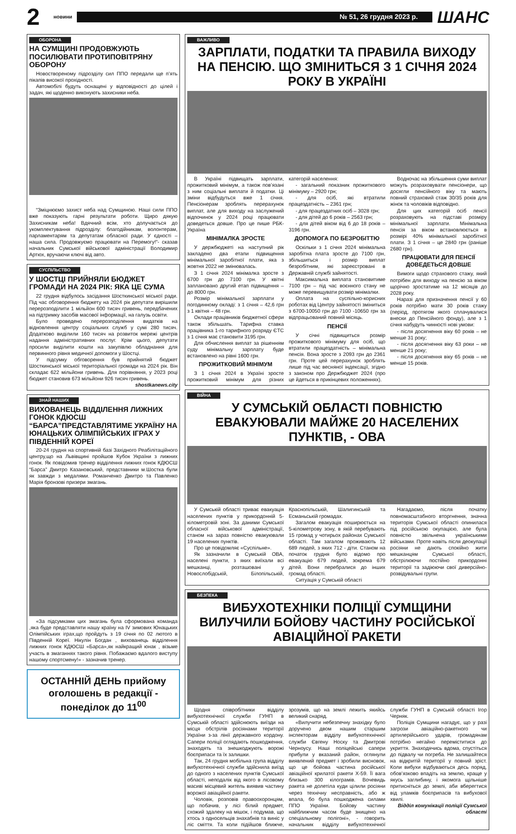2
новини
№ 51, 26 грудня 2023 р.
ШАНС
ОБОРОНА
НА СУМЩИНІ ПРОДОВЖУЮТЬ ПОСИЛЮВАТИ ПРОТИПОВІТРЯНУ ОБОРОНУ
Новоствореному підрозділу сил ППО передали ще п’ять пікапів високої прохідності.
Автомобілі будуть оснащені у відповідності до цілей і задач, які щоденно виконують захисники неба.
“Зміцнюємо захист неба над Сумщиною. Наші сили ППО вже показують гарні результати роботи. Щиро дякую Захисникам неба! Вдячний всім, хто долучається до укомплектування підрозділу: благодійникам, волонтерам, парламентарям та депутатам обласної ради. У єдності – наша сила. Продовжуємо працювати на Перемогу!”- сказав начальник Сумської військової адміністрації Володимир Артюх, вручаючи ключі від авто.
СУСПІЛЬСТВО
У ШОСТЦІ ПРИЙНЯЛИ БЮДЖЕТ ГРОМАДИ НА 2024 РІК: ЯКА ЦЕ СУМА
22 грудня відбулось засідання Шосткинської міської ради. Під час обговорення бюджету на 2024 рік депутати вирішили перерозподілити 1 мільйон 600 тисяч гривень, передбачених на підтримку засобів масової інформації, на галузь освіти.
Було проведено перерозподілення видатків на відновлення центру соціальних служб у сумі 280 тисяч. Додатково виділили 160 тисяч на розвиток мережі центрів надання адміністративних послуг. Крім цього, депутати просили виділити кошти на закупівлю обладнання для первинного рівня медичної допомоги у Шостці.
У підсумку обговорення був прийнятий бюджет Шосткинської міської територіальної громади на 2024 рік. Він складає 622 мільйони гривень. Для порівняння, у 2023 році бюджет становив 673 мільйони 926 тисяч гривень.
shostkanews.city
ЗНАЙ НАШИХ
ВИХОВАНЕЦЬ ВІДДІЛЕННЯ ЛИЖНИХ ГОНОК КДЮСШ “БАРСА”ПРЕДСТАВЛЯТИМЕ УКРАЇНУ НА ЮНАЦЬКИХ ОЛІМПІЙСЬКИХ ІГРАХ У ПІВДЕННІЙ КОРЕЇ
20-24 грудня на спортивній базі Західного Реабілітаційного центру,що на Львівщині пройшов Кубок України з лижних гонок. Як повідомив тренер відділення лижних гонок КДЮСШ “Барса” Дмитро Казановський, представники м.Шостка були як завжди з медалями. Романченко Дмитро та Павленко Марія бронзові призери змагань.
«За підсумками цих змагань була сформована команда ,яка буде представляти нашу країну на IV зимових Юнацьких Олімпійських іграх,що пройдуть з 19 січня по 02 лютого в Південній Кореї. Нікулін Богдан , вихованець відділення лижних гонок КДЮСШ «Барса»,як найкращий юнак , візьме участь в змаганнях такого рівня. Побажаємо вдалого виступу нашому спортсмену!» - зазначив тренер.
ОСТАННІЙ ДЕНЬ прийому оголошень в редакції - понеділок до 11<sup>00</sup>
ВАЖЛИВО
ЗАРПЛАТИ, ПОДАТКИ ТА ПРАВИЛА ВИХОДУ НА ПЕНСІЮ. ЩО ЗМІНИТЬСЯ З 1 СІЧНЯ 2024 РОКУ В УКРАЇНІ
В Україні підвищать зарплати, прожитковий мінімум, а також пов’язані з ним соціальні виплати й податки. Ці зміни відбудуться вже 1 січня. Пенсіонерам зроблять перерахунок виплат, але для виходу на заслужений відпочинок у 2024 році працювати доведеться довше. Про це пише РБК-Україна
МІНІМАЛКА ЗРОСТЕ
У держбюджеті на наступний рік закладено два етапи підвищення мінімальної заробітної плати, яка з жовтня 2022 не змінювалась.
З 1 січня 2024 мінімалка зросте з 6700 грн до 7100 грн. У квітні заплановано другий етап підвищення – до 8000 грн.
Розмір мінімальної зарплати у погодинному окладі: з 1 січня – 42,6 грн з 1 квітня – 48 грн.
Оклади працівників бюджетної сфери також збільшать. Тарифна ставка працівника 1-го тарифного розряду ЄТС з 1 січня має становити 3195 грн.
Для обчислення виплат за рішенням суду мінімальну зарплату буде встановлено на рівні 1600 грн.
ПРОЖИТКОВИЙ МІНІМУМ
З 1 січня 2024 в Україні зросте прожитковий мінімум для різних категорій населення:
- загальний показник прожиткового мінімуму – 2920 грн;
- для осіб, які втратили працездатність – 2361 грн;
- для працездатних осіб – 3028 грн;
- для дітей до 6 років – 2563 грн;
- для дітей віком від 6 до 18 років – 3196 грн.
ДОПОМОГА ПО БЕЗРОБІТТЮ
Оскільки з 1 січня 2024 мінімальна заробітна плата зросте до 7100 грн, збільшиться і розмір виплат безробітним, які зареєстровані в Державній службі зайнятості.
Максимальна виплата становитиме 7100 грн – під час воєнного стану не може перевищувати розмір мінімалки.
Оплата на суспільно-корисних роботах від Центру зайнятості зміниться з 6700-10050 грн до 7100 -10650 грн за відпрацьований повний місяць.
ПЕНСІЇ
У січні підвищиться розмір прожиткового мінімуму для осіб, що втратили працездатність – мінімальна пенсія. Вона зросте з 2093 грн до 2361 грн. Проте цей перерахунок зроблять лише під час весняної індексації, згідно з законом про Держбюджет 2024 (про це йдеться в прикінцевих положеннях).
Водночас на збільшення суми виплат можуть розраховувати пенсіонери, що досягли пенсійного віку та мають повний страховий стаж 30/35 років для жінок та чоловіків відповідно.
Для цих категорій осіб пенсії розраховують на підставі розміру мінімальної зарплати. Мінімальна пенсія за віком встановлюється в розмірі 40% мінімальної заробітної плати. З 1 січня – це 2840 грн (раніше 2680 грн).
ПРАЦЮВАТИ ДЛЯ ПЕНСІЇ ДОВЕДЕТЬСЯ ДОВШЕ
Вимоги щодо страхового стажу, який потрібен для виходу на пенсію за віком щорічно зростатиме на 12 місяців до 2028 року.
Наразі для призначення пенсії у 60 років потрібно мати 30 років стажу (період, протягом якого сплачувалися внески до Пенсійного фонду), але з 1 січня набудуть чинності нові умови:
- після досягнення віку 60 років – не менше 31 року;
- після досягнення віку 63 роки – не менше 21 року;
- після досягнення віку 65 років – не менше 15 років.
ВІЙНА
У СУМСЬКІЙ ОБЛАСТІ ПОВНІСТЮ ЕВАКУЮВАЛИ МАЙЖЕ 20 НАСЕЛЕНИХ ПУНКТІВ, - ОВА
У Сумській області триває евакуація населених пунктів у прикордонній 5-кілометровій зоні. За даними Сумської обласної військової адміністрації, станом на зараз повністю евакуювали 19 населених пунктів.
Про це повідомляє «Суспільне».
Як зазначили в Сумській ОВА, населені пункти, з яких виїхали всі мешканці, розташовані у Новослобідській, Білопільській, Краснопільській, Шалигинській та Есманьській громадах.
Загалом евакуація поширюється на 5-кілометрову зону, в якій перебувають 15 громад у чотирьох районах Сумської області. Там загалом проживають 12 689 людей, з яких 712 - діти. Станом на початок грудня було відомо про евакуацію 679 людей, зокрема 679 дітей. Вони перебралися до інших громад області.
Ситуація у Сумській області
Нагадаємо, після початку повномасштабного вторгнення, значна територія Сумської області опинилася під російською окупацією, але була повністю звільнена українськими військами. Проте навіть після деокупації росіяни не дають спокійно жити мешканцям Сумської області, обстрілюючи постійно прикордонні території та задіюючи свої диверсійно-розвідувальні групи.
БЕЗПЕКА
ВИБУХОТЕХНІКИ ПОЛІЦІЇ СУМЩИНИ ВИЛУЧИЛИ БОЙОВУ ЧАСТИНУ РОСІЙСЬКОЇ АВІАЦІЙНОЇ РАКЕТИ
Щодня співробітники відділу вибухотехнічної служби ГУНП в Сумській області здійснюють виїзди на місця обстрілів росіянами території України з-за лінії державного кордону. Сапери поліції оглядають пошкодження, знаходять та знешкоджують ворожі боєприпаси та їх залишки.
Так, 24 грудня мобільна група відділу вибухотехнічної служби здійснила виїзд до одного з населених пунктів Сумської області, неподалік від якого в лісовому масиві місцевий житель виявив частину ворожої авіаційної ракети.
Чоловік, розповів правоохоронцям, що побачив, у лісі білий предмет, схожий здалеку на мішок, і подумав, що хтось з односельців знахабнів та виніс у ліс сміття. Та коли підійшов ближче, зрозумів, що на землі лежить якийсь великий снаряд.
«Вилучити небезпечну знахідку було доручено двом нашим старшим інспекторам відділу вибухотехнічної служби Євгену Носку та Дмитрові Черноусу. Наші поліцейські сапери прибули у вказаний район, оглянули виявлений предмет і зробили висновок, що це бойова частина російської авіаційної крилатої ракети Х-59. Її вага близько 300 кілограмів. Вочевидь ракета не долетіла куди цілили росіяни через технічну несправність, або ж впала, бо була пошкоджена силами ППО України. Бойову частину найближчим часом буде знищено на спеціальному полігоні», - говорить начальник відділу вибухотехнічної служби ГУНП в Сумській області Ігор Черняк.
Поліція Сумщини нагадує, що у разі загрози авіаційно-ракетного чи артилерійського ударів, громадянам потрібно негайно переміститися до укриття. Знаходячись вдома, спустіться до підвалу чи погреба. Не залишайтеся на відкритій території у повний зріст. Коли вибухи відбуваються десь поряд, обов’язково впадіть на землю, краще у якусь заглибину, і якомога щільніше притисніться до землі, аби вберегтися від уламків боєприпасів та вибухової хвилі.
Відділ комунікації поліції Сумської області